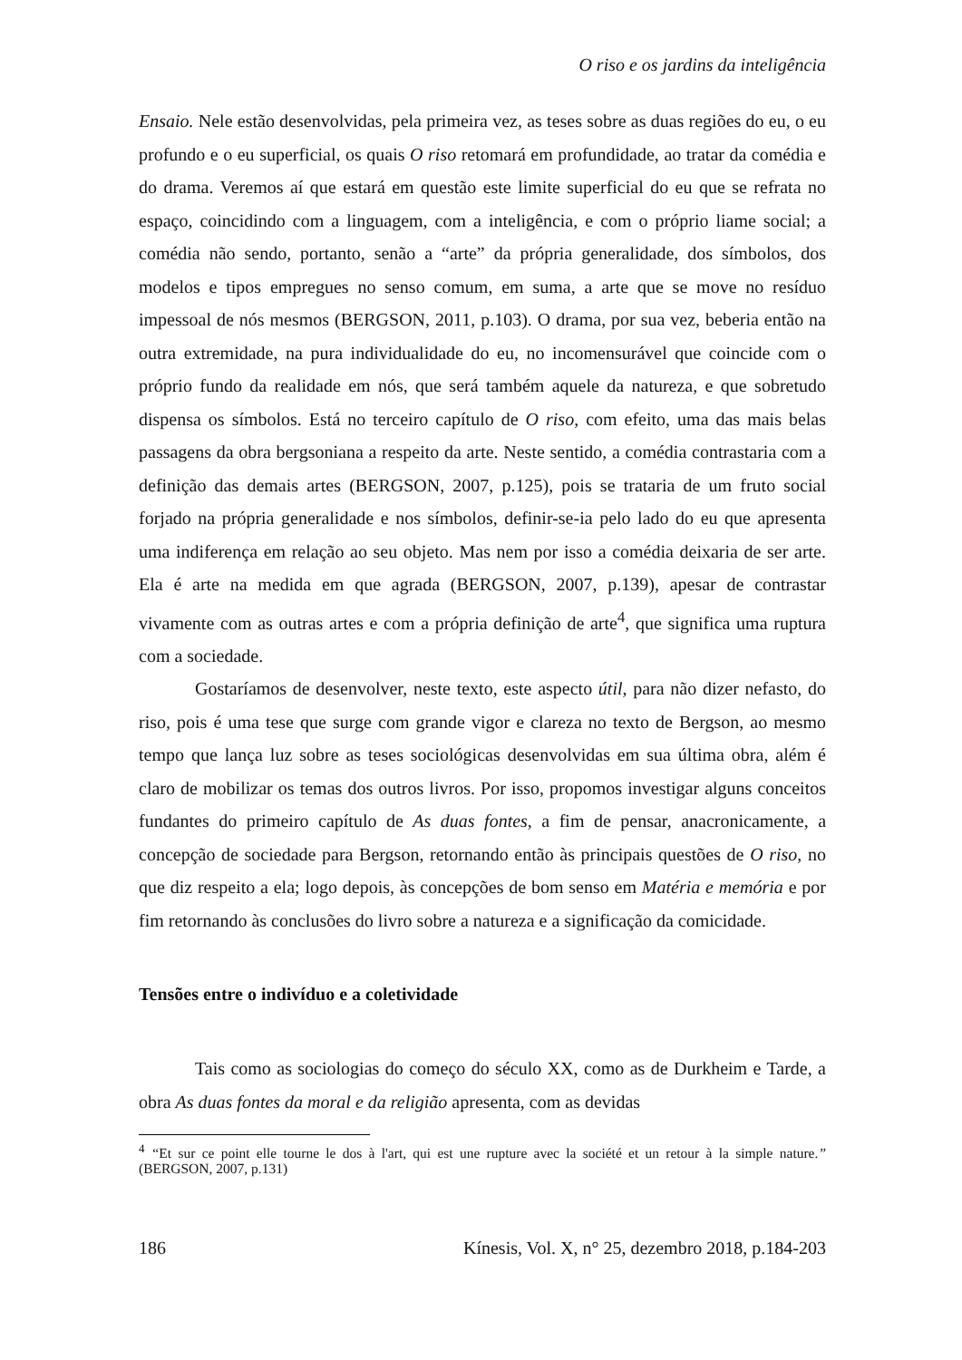O riso e os jardins da inteligência
Ensaio. Nele estão desenvolvidas, pela primeira vez, as teses sobre as duas regiões do eu, o eu profundo e o eu superficial, os quais O riso retomará em profundidade, ao tratar da comédia e do drama. Veremos aí que estará em questão este limite superficial do eu que se refrata no espaço, coincidindo com a linguagem, com a inteligência, e com o próprio liame social; a comédia não sendo, portanto, senão a “arte” da própria generalidade, dos símbolos, dos modelos e tipos empregues no senso comum, em suma, a arte que se move no resíduo impessoal de nós mesmos (BERGSON, 2011, p.103). O drama, por sua vez, beberia então na outra extremidade, na pura individualidade do eu, no incomensurável que coincide com o próprio fundo da realidade em nós, que será também aquele da natureza, e que sobretudo dispensa os símbolos. Está no terceiro capítulo de O riso, com efeito, uma das mais belas passagens da obra bergsoniana a respeito da arte. Neste sentido, a comédia contrastaria com a definição das demais artes (BERGSON, 2007, p.125), pois se trataria de um fruto social forjado na própria generalidade e nos símbolos, definir-se-ia pelo lado do eu que apresenta uma indiferença em relação ao seu objeto. Mas nem por isso a comédia deixaria de ser arte. Ela é arte na medida em que agrada (BERGSON, 2007, p.139), apesar de contrastar vivamente com as outras artes e com a própria definição de arte<sup>4</sup>, que significa uma ruptura com a sociedade.
Gostaríamos de desenvolver, neste texto, este aspecto útil, para não dizer nefasto, do riso, pois é uma tese que surge com grande vigor e clareza no texto de Bergson, ao mesmo tempo que lança luz sobre as teses sociológicas desenvolvidas em sua última obra, além é claro de mobilizar os temas dos outros livros. Por isso, propomos investigar alguns conceitos fundantes do primeiro capítulo de As duas fontes, a fim de pensar, anacronicamente, a concepção de sociedade para Bergson, retornando então às principais questões de O riso, no que diz respeito a ela; logo depois, às concepções de bom senso em Matéria e memória e por fim retornando às conclusões do livro sobre a natureza e a significação da comicidade.
Tensões entre o indivíduo e a coletividade
Tais como as sociologias do começo do século XX, como as de Durkheim e Tarde, a obra As duas fontes da moral e da religião apresenta, com as devidas
<sup>4</sup> “Et sur ce point elle tourne le dos à l'art, qui est une rupture avec la société et un retour à la simple nature.” (BERGSON, 2007, p.131)
186 Kínesis, Vol. X, n° 25, dezembro 2018, p.184-203